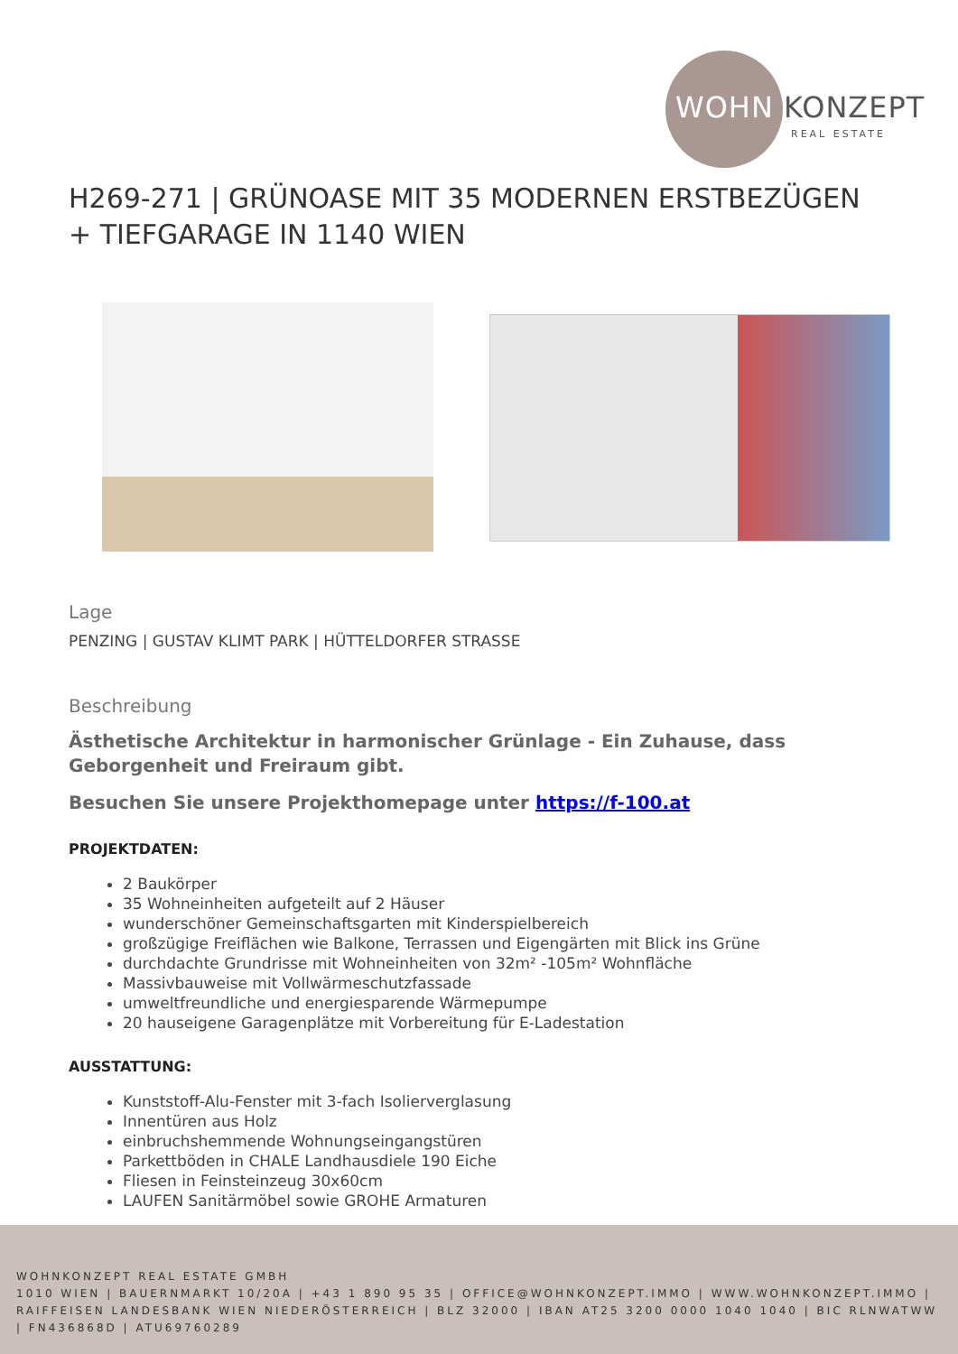WOHN KONZEPT
REAL ESTATE
H269-271 | GRÜNOASE MIT 35 MODERNEN ERSTBEZÜGEN + TIEFGARAGE IN 1140 WIEN
Lage
PENZING | GUSTAV KLIMT PARK | HÜTTELDORFER STRASSE
Beschreibung
Ästhetische Architektur in harmonischer Grünlage - Ein Zuhause, dass Geborgenheit und Freiraum gibt.
Besuchen Sie unsere Projekthomepage unter https://f-100.at
PROJEKTDATEN:
2 Baukörper
35 Wohneinheiten aufgeteilt auf 2 Häuser
wunderschöner Gemeinschaftsgarten mit Kinderspielbereich
großzügige Freiflächen wie Balkone, Terrassen und Eigengärten mit Blick ins Grüne
durchdachte Grundrisse mit Wohneinheiten von 32m² -105m² Wohnfläche
Massivbauweise mit Vollwärmeschutzfassade
umweltfreundliche und energiesparende Wärmepumpe
20 hauseigene Garagenplätze mit Vorbereitung für E-Ladestation
AUSSTATTUNG:
Kunststoff-Alu-Fenster mit 3-fach Isolierverglasung
Innentüren aus Holz
einbruchshemmende Wohnungseingangstüren
Parkettböden in CHALE Landhausdiele 190 Eiche
Fliesen in Feinsteinzeug 30x60cm
LAUFEN Sanitärmöbel sowie GROHE Armaturen
WOHNKONZEPT REAL ESTATE GMBH
1010 WIEN | BAUERNMARKT 10/20A | +43 1 890 95 35 | OFFICE@WOHNKONZEPT.IMMO | WWW.WOHNKONZEPT.IMMO | RAIFFEISEN LANDESBANK WIEN NIEDERÖSTERREICH | BLZ 32000 | IBAN AT25 3200 0000 1040 1040 | BIC RLNWATWW | FN436868D | ATU69760289